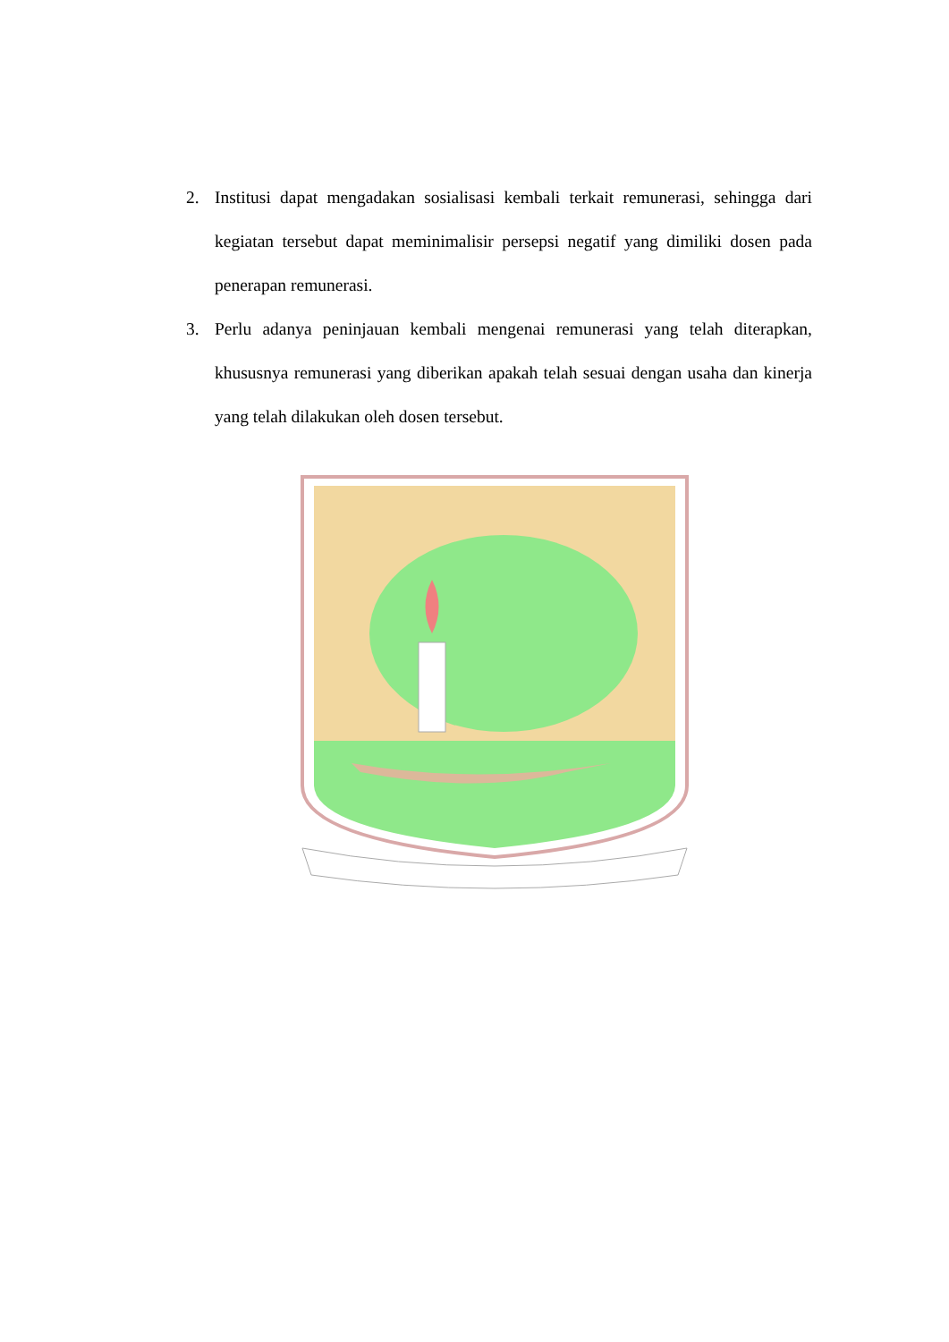2. Institusi dapat mengadakan sosialisasi kembali terkait remunerasi, sehingga dari kegiatan tersebut dapat meminimalisir persepsi negatif yang dimiliki dosen pada penerapan remunerasi.
3. Perlu adanya peninjauan kembali mengenai remunerasi yang telah diterapkan, khususnya remunerasi yang diberikan apakah telah sesuai dengan usaha dan kinerja yang telah dilakukan oleh dosen tersebut.